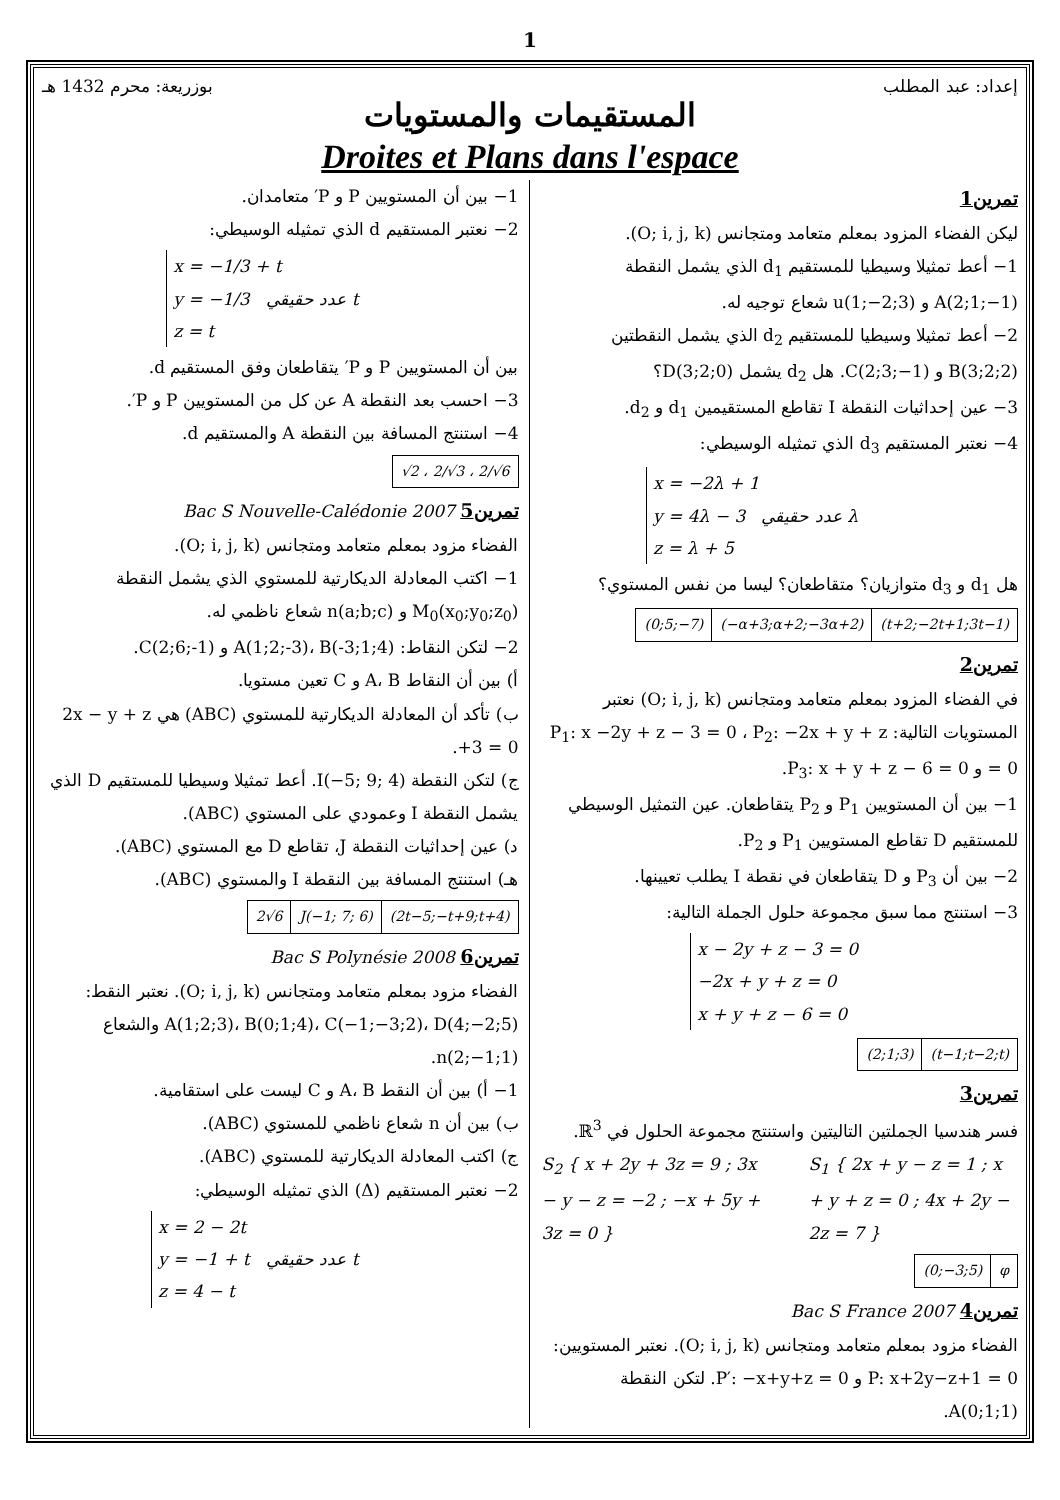1
إعداد: عبد المطلب بوزريعة: محرم 1432 هـ
المستقيمات والمستويات
Droites et Plans dans l'espace
تمرين1
ليكن الفضاء المزود بمعلم متعامد ومتجانس (O; i, j, k).
1− أعط تمثيلا وسيطيا للمستقيم d<sub>1</sub> الذي يشمل النقطة A(2;1;−1) و u(1;−2;3) شعاع توجيه له.
2− أعط تمثيلا وسيطيا للمستقيم d<sub>2</sub> الذي يشمل النقطتين B(3;2;2) و C(2;3;−1). هل d<sub>2</sub> يشمل D(3;2;0)؟
3− عين إحداثيات النقطة I تقاطع المستقيمين d<sub>1</sub> و d<sub>2</sub>.
4− نعتبر المستقيم d<sub>3</sub> الذي تمثيله الوسيطي:
x = −2λ + 1
y = 4λ − 3 λ عدد حقيقي
z = λ + 5
هل d<sub>1</sub> و d<sub>3</sub> متوازيان؟ متقاطعان؟ ليسا من نفس المستوي؟
| (0;5;−7) | (−α+3;α+2;−3α+2) | (t+2;−2t+1;3t−1) |
تمرين2
في الفضاء المزود بمعلم متعامد ومتجانس (O; i, j, k) نعتبر المستويات التالية: P<sub>1</sub>: x −2y + z − 3 = 0 ، P<sub>2</sub>: −2x + y + z = 0 و P<sub>3</sub>: x + y + z − 6 = 0.
1− بين أن المستويين P<sub>1</sub> و P<sub>2</sub> يتقاطعان. عين التمثيل الوسيطي للمستقيم D تقاطع المستويين P<sub>1</sub> و P<sub>2</sub>.
2− بين أن P<sub>3</sub> و D يتقاطعان في نقطة I يطلب تعيينها.
3− استنتج مما سبق مجموعة حلول الجملة التالية:
x − 2y + z − 3 = 0
−2x + y + z = 0
x + y + z − 6 = 0
| (2;1;3) | (t−1;t−2;t) |
تمرين3
فسر هندسيا الجملتين التاليتين واستنتج مجموعة الحلول في ℝ<sup>3</sup>.
S<sub>2</sub> { x + 2y + 3z = 9 ; 3x − y − z = −2 ; −x + 5y + 3z = 0 }
S<sub>1</sub> { 2x + y − z = 1 ; x + y + z = 0 ; 4x + 2y − 2z = 7 }
| (0;−3;5) | φ |
تمرين4 Bac S France 2007
الفضاء مزود بمعلم متعامد ومتجانس (O; i, j, k). نعتبر المستويين: P: x+2y−z+1 = 0 و P′: −x+y+z = 0. لتكن النقطة A(0;1;1).
1− بين أن المستويين P و P′ متعامدان.
2− نعتبر المستقيم d الذي تمثيله الوسيطي:
x = −1/3 + t
y = −1/3 t عدد حقيقي
z = t
بين أن المستويين P و P′ يتقاطعان وفق المستقيم d.
3− احسب بعد النقطة A عن كل من المستويين P و P′.
4− استنتج المسافة بين النقطة A والمستقيم d.
| √2 ، 2/√3 ، 2/√6 |
تمرين5 Bac S Nouvelle-Calédonie 2007
الفضاء مزود بمعلم متعامد ومتجانس (O; i, j, k).
1− اكتب المعادلة الديكارتية للمستوي الذي يشمل النقطة M<sub>0</sub>(x<sub>0</sub>;y<sub>0</sub>;z<sub>0</sub>) و n(a;b;c) شعاع ناظمي له.
2− لتكن النقاط: A(1;2;-3)، B(-3;1;4) و C(2;6;-1).
أ) بين أن النقاط A، B و C تعين مستويا.
ب) تأكد أن المعادلة الديكارتية للمستوي (ABC) هي 2x − y + z +3 = 0.
ج) لتكن النقطة I(−5; 9; 4). أعط تمثيلا وسيطيا للمستقيم D الذي يشمل النقطة I وعمودي على المستوي (ABC).
د) عين إحداثيات النقطة J، تقاطع D مع المستوي (ABC).
هـ) استنتج المسافة بين النقطة I والمستوي (ABC).
| 2√6 | J(−1; 7; 6) | (2t−5;−t+9;t+4) |
تمرين6 Bac S Polynésie 2008
الفضاء مزود بمعلم متعامد ومتجانس (O; i, j, k). نعتبر النقط: A(1;2;3)، B(0;1;4)، C(−1;−3;2)، D(4;−2;5) والشعاع n(2;−1;1).
1− أ) بين أن النقط A، B و C ليست على استقامية.
ب) بين أن n شعاع ناظمي للمستوي (ABC).
ج) اكتب المعادلة الديكارتية للمستوي (ABC).
2− نعتبر المستقيم (Δ) الذي تمثيله الوسيطي:
x = 2 − 2t
y = −1 + t t عدد حقيقي
z = 4 − t